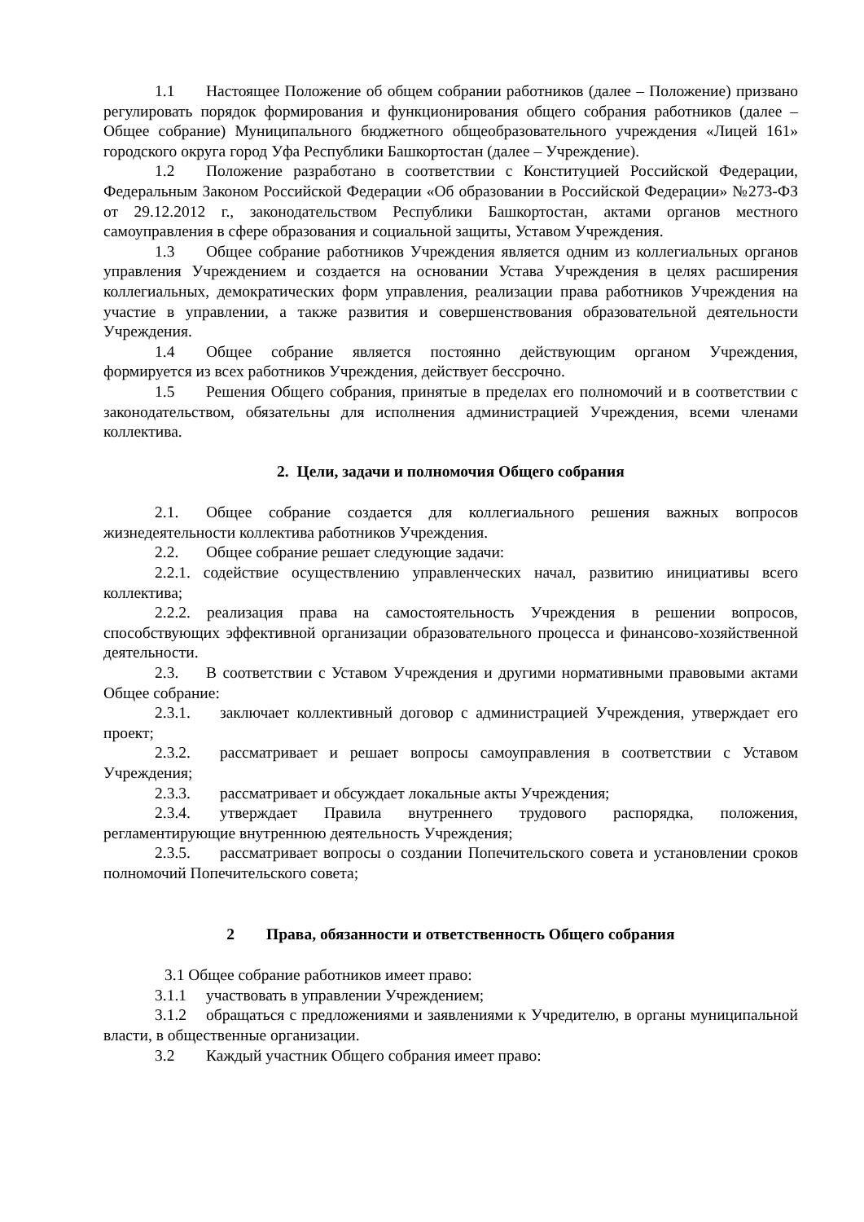1.1 Настоящее Положение об общем собрании работников (далее – Положение) призвано регулировать порядок формирования и функционирования общего собрания работников (далее – Общее собрание) Муниципального бюджетного общеобразовательного учреждения «Лицей 161» городского округа город Уфа Республики Башкортостан (далее – Учреждение).
1.2 Положение разработано в соответствии с Конституцией Российской Федерации, Федеральным Законом Российской Федерации «Об образовании в Российской Федерации» №273-ФЗ от 29.12.2012 г., законодательством Республики Башкортостан, актами органов местного самоуправления в сфере образования и социальной защиты, Уставом Учреждения.
1.3 Общее собрание работников Учреждения является одним из коллегиальных органов управления Учреждением и создается на основании Устава Учреждения в целях расширения коллегиальных, демократических форм управления, реализации права работников Учреждения на участие в управлении, а также развития и совершенствования образовательной деятельности Учреждения.
1.4 Общее собрание является постоянно действующим органом Учреждения, формируется из всех работников Учреждения, действует бессрочно.
1.5 Решения Общего собрания, принятые в пределах его полномочий и в соответствии с законодательством, обязательны для исполнения администрацией Учреждения, всеми членами коллектива.
2. Цели, задачи и полномочия Общего собрания
2.1. Общее собрание создается для коллегиального решения важных вопросов жизнедеятельности коллектива работников Учреждения.
2.2. Общее собрание решает следующие задачи:
2.2.1. содействие осуществлению управленческих начал, развитию инициативы всего коллектива;
2.2.2. реализация права на самостоятельность Учреждения в решении вопросов, способствующих эффективной организации образовательного процесса и финансово-хозяйственной деятельности.
2.3. В соответствии с Уставом Учреждения и другими нормативными правовыми актами Общее собрание:
2.3.1. заключает коллективный договор с администрацией Учреждения, утверждает его проект;
2.3.2. рассматривает и решает вопросы самоуправления в соответствии с Уставом Учреждения;
2.3.3. рассматривает и обсуждает локальные акты Учреждения;
2.3.4. утверждает Правила внутреннего трудового распорядка, положения, регламентирующие внутреннюю деятельность Учреждения;
2.3.5. рассматривает вопросы о создании Попечительского совета и установлении сроков полномочий Попечительского совета;
2 Права, обязанности и ответственность Общего собрания
3.1 Общее собрание работников имеет право:
3.1.1 участвовать в управлении Учреждением;
3.1.2 обращаться с предложениями и заявлениями к Учредителю, в органы муниципальной власти, в общественные организации.
3.2 Каждый участник Общего собрания имеет право: